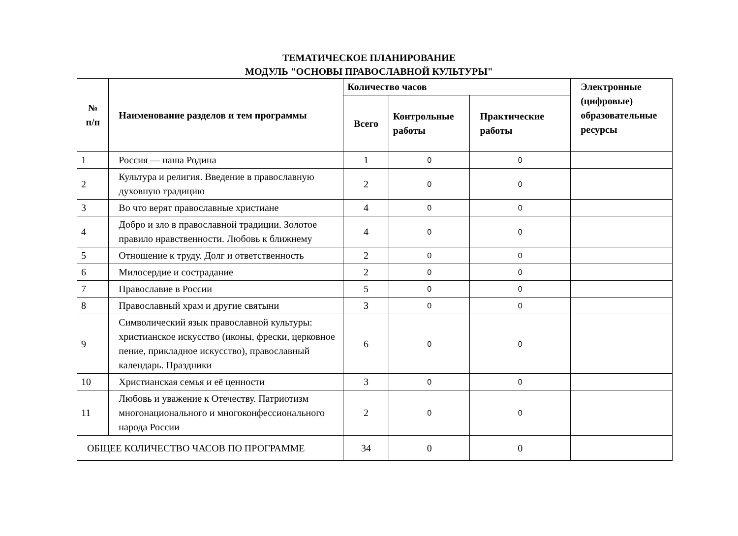ТЕМАТИЧЕСКОЕ ПЛАНИРОВАНИЕ
МОДУЛЬ "ОСНОВЫ ПРАВОСЛАВНОЙ КУЛЬТУРЫ"
| № п/п | Наименование разделов и тем программы | Количество часов | | | Электронные (цифровые) образовательные ресурсы |
| --- | --- | --- | --- | --- | --- |
| | | Всего | Контрольные работы | Практические работы | |
| 1 | Россия — наша Родина | 1 | 0 | 0 | |
| 2 | Культура и религия. Введение в православную духовную традицию | 2 | 0 | 0 | |
| 3 | Во что верят православные христиане | 4 | 0 | 0 | |
| 4 | Добро и зло в православной традиции. Золотое правило нравственности. Любовь к ближнему | 4 | 0 | 0 | |
| 5 | Отношение к труду. Долг и ответственность | 2 | 0 | 0 | |
| 6 | Милосердие и сострадание | 2 | 0 | 0 | |
| 7 | Православие в России | 5 | 0 | 0 | |
| 8 | Православный храм и другие святыни | 3 | 0 | 0 | |
| 9 | Символический язык православной культуры: христианское искусство (иконы, фрески, церковное пение, прикладное искусство), православный календарь. Праздники | 6 | 0 | 0 | |
| 10 | Христианская семья и её ценности | 3 | 0 | 0 | |
| 11 | Любовь и уважение к Отечеству. Патриотизм многонационального и многоконфессионального народа России | 2 | 0 | 0 | |
| ОБЩЕЕ КОЛИЧЕСТВО ЧАСОВ ПО ПРОГРАММЕ | | 34 | 0 | 0 | |